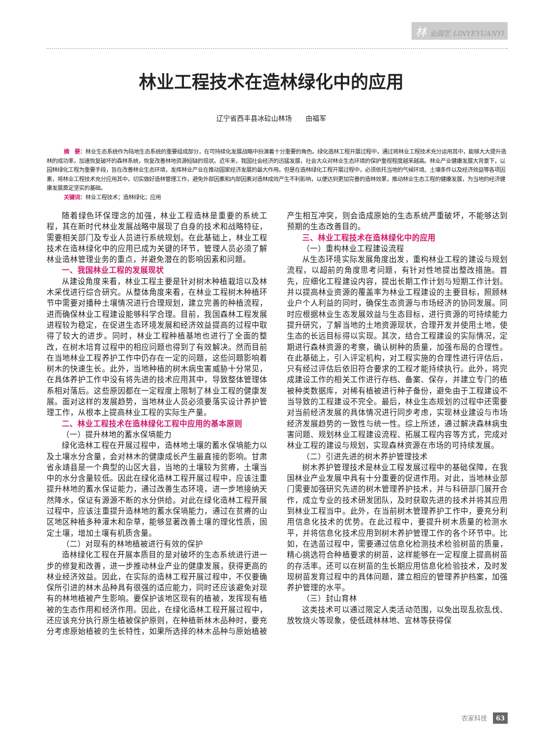林 业园艺 LINYEYUANYI
林业工程技术在造林绿化中的应用
辽宁省西丰县冰砬山林场　　由福军
摘　要：林业生态系统作为陆地生态系统的重要组成部分，在可持续化发展战略中扮演着十分重要的角色。绿化造林工程开展过程中，通过将林业工程技术充分运用其中，能够大大提升造林的成功率，加速恢复破坏的森林系统，恢复改善林地资源短缺的现状。近年来，我国社会经济的迅猛发展，社会大众对林业生态环境的保护重视程度越来越高。林业产业健康发展大背景下，以园林绿化工程为重要手段，旨在改善林业生态环境，发挥林业产业在推动国家经济发展的最大作用。但是在造林绿化工程开展过程中，必须依托当地的气候环境、土壤条件以及经济效益等各项因素，将林业工程技术充分应用其中，切实做好造林管理工作，避免外部因素和内部因素对造林成效产生不利影响，以便达到更加完善的造林效果，推动林业生态工程的健康发展，为当地的经济健康发展奠定坚实的基础。
关键词：林业工程技术；造林绿化；应用
随着绿色环保理念的加强，林业工程造林是重要的系统工程，其在新时代林业发展战略中展现了自身的技术和战略特征，需要相关部门及专业人员进行系统规划。在此基础上，林业工程技术在造林绿化中的应用已成为关键的环节，管理人员必须了解林业造林管理业务的重点，并避免潜在的影响因素和问题。
一、我国林业工程的发展现状
从建设角度来看，林业工程主要是针对树木种植栽培以及林木采伐进行综合研究。从整体角度来看，在林业工程树木种植环节中需要对播种土壤情况进行合理规划，建立完善的种植流程，进而确保林业工程建设能够科学合理。目前，我国森林工程发展进程较为稳定，在促进生态环境发展和经济效益提高的过程中取得了较大的进步。同时，林业工程种植基地也进行了全面的整改，在树木培育过程中的相应问题也得到了有效解决。然而目前在当地林业工程养护工作中仍存在一定的问题，这些问题影响着树木的快速生长。此外，当地种植的树木病虫害威胁十分常见，在具体养护工作中没有将先进的技术应用其中，导致整体管理体系相对落后。这些原因都在一定程度上限制了林业工程的健康发展。面对这样的发展趋势，当地林业人员必须要落实设计养护管理工作，从根本上提高林业工程的实际生产量。
二、林业工程技术在造林绿化工程中应用的基本原则
（一）提升林地的蓄水保墒能力
绿化造林工程在开展过程中，造林地土壤的蓄水保墒能力以及土壤水分含量，会对林木的健康成长产生最直接的影响。甘肃省永靖县是一个典型的山区大县，当地的土壤较为贫瘠，土壤当中的水分含量较低。因此在绿化造林工程开展过程中，应该注重提升林地的蓄水保证能力，通过改善生态环境，进一步地接纳天然降水，保证有源源不断的水分供给。对此在绿化造林工程开展过程中，应该注重提升造林地的蓄水保墒能力，通过在贫瘠的山区地区种植多种灌木和杂草，能够显著改善土壤的理化性质，固定土壤，增加土壤有机质含量。
（二）对现有的林地植被进行有效的保护
造林绿化工程在开展本质目的是对破坏的生态系统进行进一步的修复和改善，进一步推动林业产业的健康发展，获得更高的林业经济效益。因此，在实际的造林工程开展过程中，不仅要确保所引进的林木品种具有很强的适应能力，同时还应该避免对现有的林地植被产生影响。要保护该地区现有的植被，发挥现有植被的生态作用和经济作用。因此，在绿化造林工程开展过程中，还应该充分执行原生植被保护原则，在种植新林木品种时，要充分考虑原始植被的生长特性，如果所选择的林木品种与原始植被产生相互冲突，则会造成原始的生态系统严重破坏，不能够达到预期的生态改善目的。
三、林业工程技术在造林绿化中的应用
（一）重构林业工程建设流程
从生态环境实际发展角度出发，重构林业工程的建设与规划流程，以超前的角度思考问题，有针对性地提出整改措施。首先，应细化工程建设内容，提出长期工作计划与短期工作计划。并以提高林业资源的覆盖率为林业工程建设的主要目标，照顾林业户个人利益的同时，确保生态资源与市场经济的协同发展。同时应根据林业生态发展效益与生态目标，进行资源的可持续能力提升研究，了解当地的土地资源现状，合理开发并使用土地，使生态的长远目标得以实现。其次，结合工程建设的实际情况，定期进行森林资源的考察，确认树种的质量，加强布局的合理性。在此基础上，引入评定机构，对工程实施的合理性进行评估后，只有经过评估后依旧符合要求的工程才能持续执行。此外，将完成建设工作的相关工作进行存档、备案、保存，并建立专门的植被种类数据库，对稀有植被进行种子备份，避免由于工程建设不当导致的工程建设不完全。最后，林业生态规划的过程中还需要对当前经济发展的具体情况进行同步考虑，实现林业建设与市场经济发展趋势的一致性与统一性。综上所述，通过解决森林病虫害问题、规划林业工程建设流程、拓展工程内容等方式，完成对林业工程的建设与规划，实现森林资源在市场的可持续发展。
（二）引进先进的树木养护管理技术
树木养护管理技术是林业工程发展过程中的基础保障，在我国林业产业发展中具有十分重要的促进作用。对此，当地林业部门需要加强研究先进的树木管理养护技术，并与科研部门展开合作，成立专业的技术研发团队，及时获取先进的技术并将其应用到林业工程当中。此外，在当前树木管理养护工作中，要充分利用信息化技术的优势。在此过程中，要提升树木质量的检测水平，并将信息化技术应用到树木养护管理工作的各个环节中。比如，在选苗过程中，需要通过信息化检测技术检验树苗的质量，精心挑选符合种植要求的树苗，这样能够在一定程度上提高树苗的存活率。还可以在树苗的生长期应用信息化检验技术，及时发现树苗发育过程中的具体问题，建立相应的管理养护档案，加强养护管理的水平。
（三）封山育林
这类技术可以通过限定人类活动范围，以免出现乱砍乱伐、放牧烧火等现象，使低疏林林地、宜林等获得保
农家科技 63